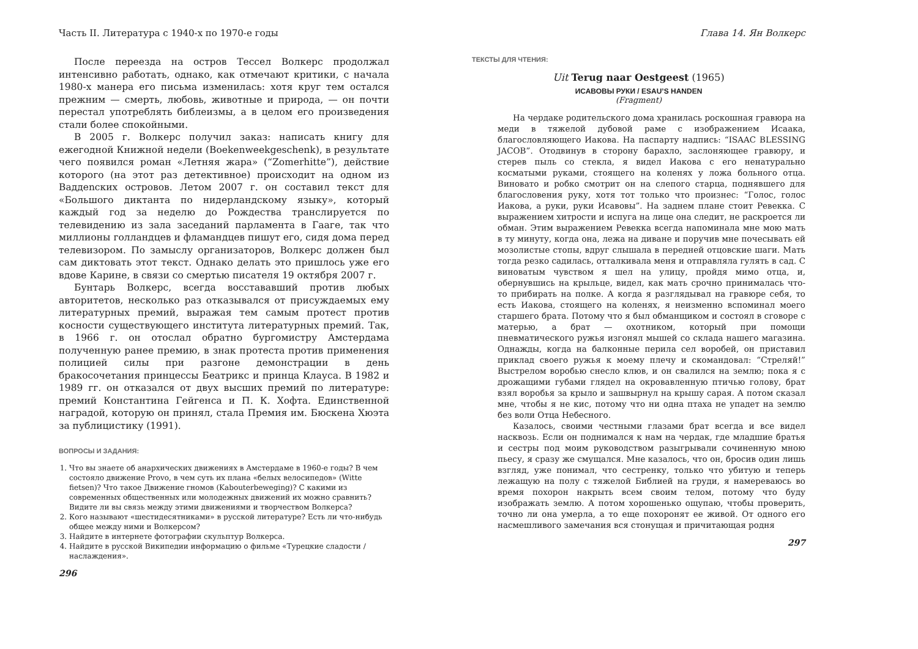Часть II. Литература с 1940-х по 1970-е годы
После переезда на остров Тессел Волкерс продолжал интенсивно работать, однако, как отмечают критики, с начала 1980-х манера его письма изменилась: хотя круг тем остался прежним — смерть, любовь, животные и природа, — он почти перестал употреблять библеизмы, а в целом его произведения стали более спокойными.
В 2005 г. Волкерс получил заказ: написать книгу для ежегодной Книжной недели (Boekenweekgeschenk), в результате чего появился роман «Летняя жара» (“Zomerhitte”), действие которого (на этот раз детективное) происходит на одном из Ваддenских островов. Летом 2007 г. он составил текст для «Большого диктанта по нидерландскому языку», который каждый год за неделю до Рождества транслируется по телевидению из зала заседаний парламента в Гааге, так что миллионы голландцев и фламандцев пишут его, сидя дома перед телевизором. По замыслу организаторов, Волкерс должен был сам диктовать этот текст. Однако делать это пришлось уже его вдове Карине, в связи со смертью писателя 19 октября 2007 г.
Бунтарь Волкерс, всегда восстававший против любых авторитетов, несколько раз отказывался от присуждаемых ему литературных премий, выражая тем самым протест против косности существующего института литературных премий. Так, в 1966 г. он отослал обратно бургомистру Амстердама полученную ранее премию, в знак протеста против применения полицией силы при разгоне демонстрации в день бракосочетания принцессы Беатрикс и принца Клауса. В 1982 и 1989 гг. он отказался от двух высших премий по литературе: премий Константина Гейгенса и П. К. Хофта. Единственной наградой, которую он принял, стала Премия им. Бюскена Хюэта за публицистику (1991).
ВОПРОСЫ И ЗАДАНИЯ:
1. Что вы знаете об анархических движениях в Амстердаме в 1960-е годы? В чем состояло движение Provo, в чем суть их плана «белых велосипедов» (Witte fietsen)? Что такое Движение гномов (Kabouterbeweging)? С какими из современных общественных или молодежных движений их можно сравнить? Видите ли вы связь между этими движениями и творчеством Волкерса?
2. Кого называют «шестидесятниками» в русской литературе? Есть ли что-нибудь общее между ними и Волкерсом?
3. Найдите в интернете фотографии скульптур Волкерса.
4. Найдите в русской Википедии информацию о фильме «Турецкие сладости / наслаждения».
296
Глава 14. Ян Волкерс
ТЕКСТЫ ДЛЯ ЧТЕНИЯ:
Uit Terug naar Oestgeest (1965)
ИСАВОВЫ РУКИ / ESAU’S HANDEN
(Fragment)
На чердаке родительского дома хранилась роскошная гравюра на меди в тяжелой дубовой раме с изображением Исаака, благословляющего Иакова. На паспарту надпись: “ISAAC BLESSING JACOB”. Отодвинув в сторону барахло, заслоняющее гравюру, и стерев пыль со стекла, я видел Иакова с его ненатурально косматыми руками, стоящего на коленях у ложа больного отца. Виновато и робко смотрит он на слепого старца, поднявшего для благословения руку, хотя тот только что произнес: “Голос, голос Иакова, а руки, руки Исавовы”. На заднем плане стоит Ревекка. С выражением хитрости и испуга на лице она следит, не раскроется ли обман. Этим выражением Ревекка всегда напоминала мне мою мать в ту минуту, когда она, лежа на диване и поручив мне почесывать ей мозолистые стопы, вдруг слышала в передней отцовские шаги. Мать тогда резко садилась, отталкивала меня и отправляла гулять в сад. С виноватым чувством я шел на улицу, пройдя мимо отца, и, обернувшись на крыльце, видел, как мать срочно принималась что-то прибирать на полке. А когда я разглядывал на гравюре себя, то есть Иакова, стоящего на коленях, я неизменно вспоминал моего старшего брата. Потому что я был обманщиком и состоял в сговоре с матерью, а брат — охотником, который при помощи пневматического ружья изгонял мышей со склада нашего магазина. Однажды, когда на балконные перила сел воробей, он приставил приклад своего ружья к моему плечу и скомандовал: “Стреляй!” Выстрелом воробью снесло клюв, и он свалился на землю; пока я с дрожащими губами глядел на окровавленную птичью голову, брат взял воробья за крыло и зашвырнул на крышу сарая. А потом сказал мне, чтобы я не кис, потому что ни одна птаха не упадет на землю без воли Отца Небесного.
Казалось, своими честными глазами брат всегда и все видел насквозь. Если он поднимался к нам на чердак, где младшие братья и сестры под моим руководством разыгрывали сочиненную мною пьесу, я сразу же смущался. Мне казалось, что он, бросив один лишь взгляд, уже понимал, что сестренку, только что убитую и теперь лежащую на полу с тяжелой Библией на груди, я намереваюсь во время похорон накрыть всем своим телом, потому что буду изображать землю. А потом хорошенько ощупаю, чтобы проверить, точно ли она умерла, а то еще похоронят ее живой. От одного его насмешливого замечания вся стонущая и причитающая родня
297